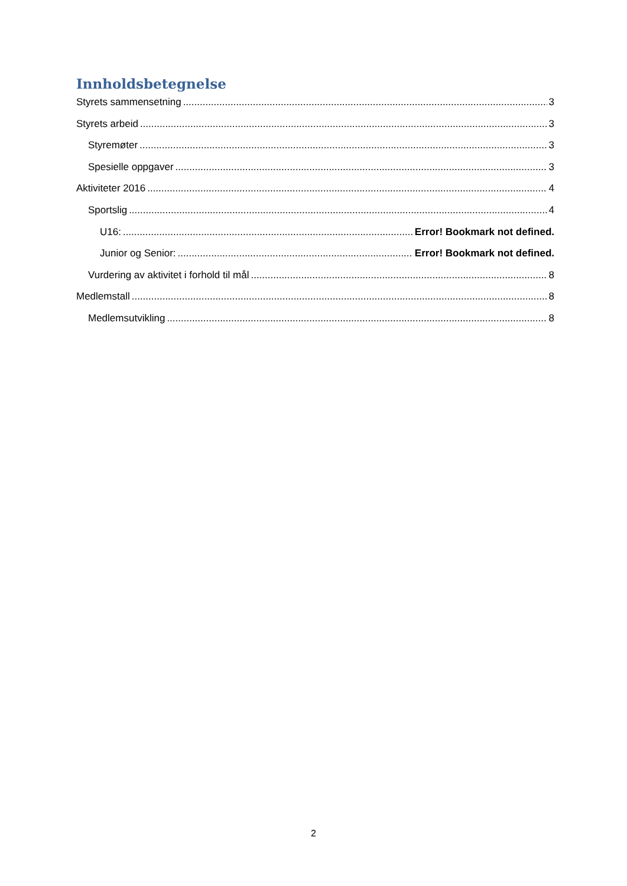Innholdsbetegnelse
Styrets sammensetning 3
Styrets arbeid 3
Styremøter 3
Spesielle oppgaver 3
Aktiviteter 2016 4
Sportslig 4
U16: Error! Bookmark not defined.
Junior og Senior: Error! Bookmark not defined.
Vurdering av aktivitet i forhold til mål 8
Medlemstall 8
Medlemsutvikling 8
2